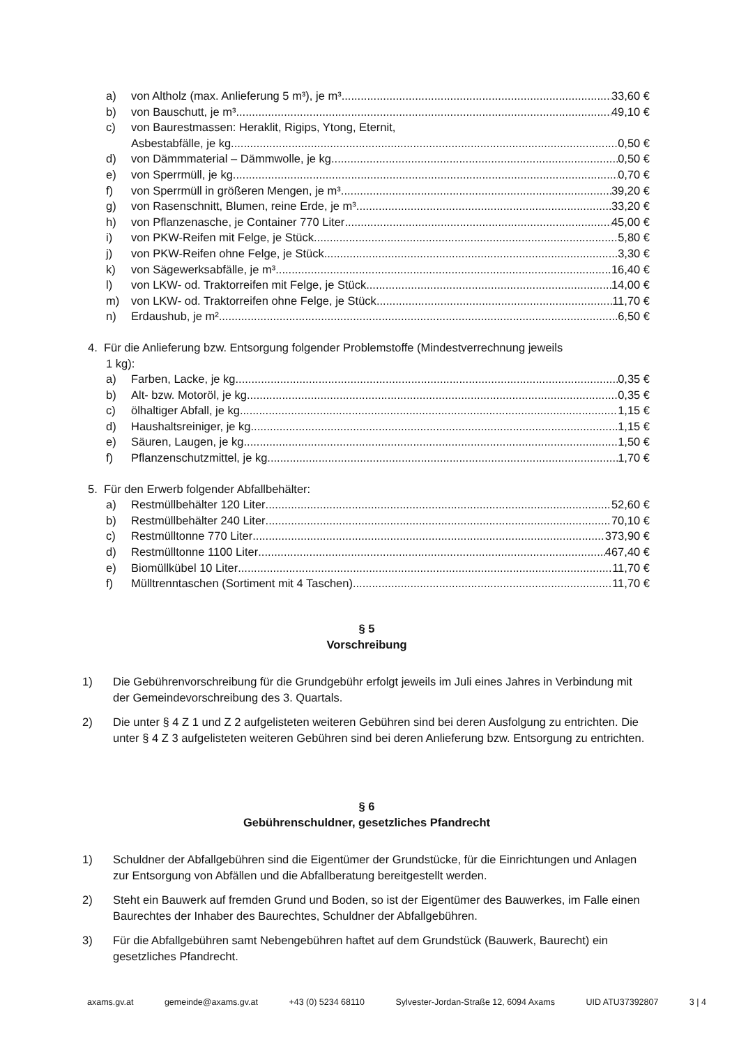a) von Altholz (max. Anlieferung 5 m³), je m³ 33,60 €
b) von Bauschutt, je m³ 49,10 €
c) von Baurestmassen: Heraklit, Rigips, Ytong, Eternit,
Asbestabfälle, je kg 0,50 €
d) von Dämmmaterial – Dämmwolle, je kg 0,50 €
e) von Sperrmüll, je kg 0,70 €
f) von Sperrmüll in größeren Mengen, je m³ 39,20 €
g) von Rasenschnitt, Blumen, reine Erde, je m³ 33,20 €
h) von Pflanzenasche, je Container 770 Liter 45,00 €
i) von PKW-Reifen mit Felge, je Stück 5,80 €
j) von PKW-Reifen ohne Felge, je Stück 3,30 €
k) von Sägewerksabfälle, je m³ 16,40 €
l) von LKW- od. Traktorreifen mit Felge, je Stück 14,00 €
m) von LKW- od. Traktorreifen ohne Felge, je Stück 11,70 €
n) Erdaushub, je m² 6,50 €
4. Für die Anlieferung bzw. Entsorgung folgender Problemstoffe (Mindestverrechnung jeweils
1 kg):
a) Farben, Lacke, je kg 0,35 €
b) Alt- bzw. Motoröl, je kg 0,35 €
c) ölhaltiger Abfall, je kg 1,15 €
d) Haushaltsreiniger, je kg 1,15 €
e) Säuren, Laugen, je kg 1,50 €
f) Pflanzenschutzmittel, je kg 1,70 €
5. Für den Erwerb folgender Abfallbehälter:
a) Restmüllbehälter 120 Liter 52,60 €
b) Restmüllbehälter 240 Liter 70,10 €
c) Restmülltonne 770 Liter 373,90 €
d) Restmülltonne 1100 Liter 467,40 €
e) Biomüllkübel 10 Liter 11,70 €
f) Mülltrenntaschen (Sortiment mit 4 Taschen) 11,70 €
§ 5
Vorschreibung
1) Die Gebührenvorschreibung für die Grundgebühr erfolgt jeweils im Juli eines Jahres in Verbindung mit der Gemeindevorschreibung des 3. Quartals.
2) Die unter § 4 Z 1 und Z 2 aufgelisteten weiteren Gebühren sind bei deren Ausfolgung zu entrichten. Die unter § 4 Z 3 aufgelisteten weiteren Gebühren sind bei deren Anlieferung bzw. Entsorgung zu entrichten.
§ 6
Gebührenschuldner, gesetzliches Pfandrecht
1) Schuldner der Abfallgebühren sind die Eigentümer der Grundstücke, für die Einrichtungen und Anlagen zur Entsorgung von Abfällen und die Abfallberatung bereitgestellt werden.
2) Steht ein Bauwerk auf fremden Grund und Boden, so ist der Eigentümer des Bauwerkes, im Falle einen Baurechtes der Inhaber des Baurechtes, Schuldner der Abfallgebühren.
3) Für die Abfallgebühren samt Nebengebühren haftet auf dem Grundstück (Bauwerk, Baurecht) ein gesetzliches Pfandrecht.
axams.gv.at gemeinde@axams.gv.at +43 (0) 5234 68110 Sylvester-Jordan-Straße 12, 6094 Axams UID ATU37392807 3 | 4